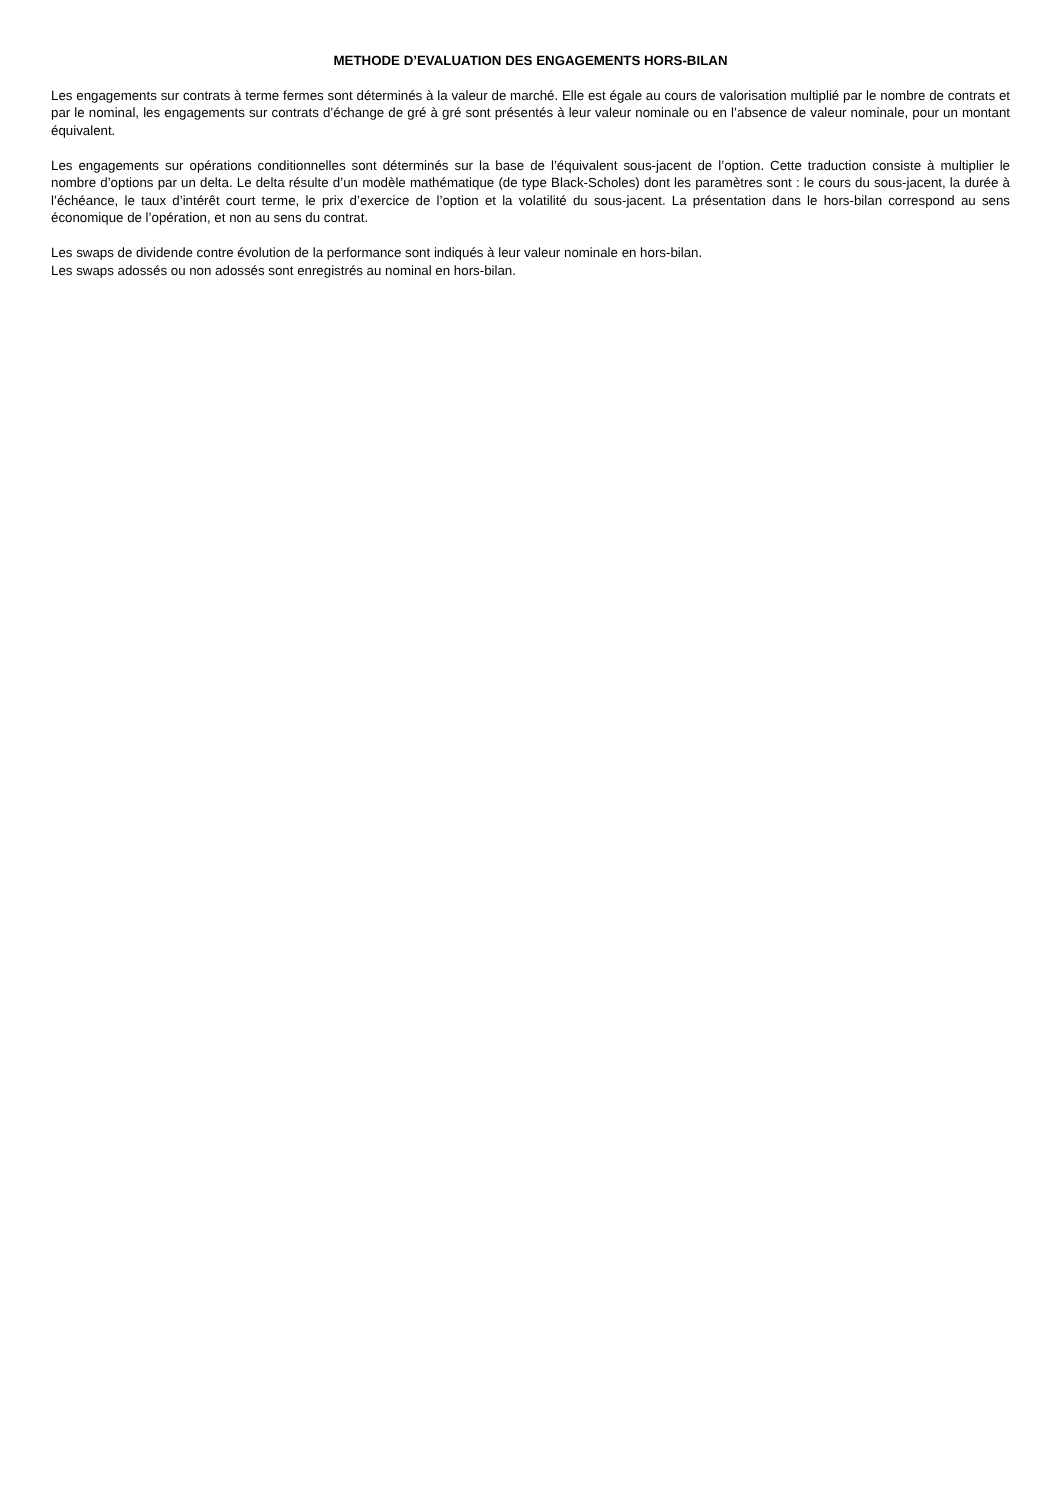METHODE D’EVALUATION DES ENGAGEMENTS HORS-BILAN
Les engagements sur contrats à terme fermes sont déterminés à la valeur de marché. Elle est égale au cours de valorisation multiplié par le nombre de contrats et par le nominal, les engagements sur contrats d’échange de gré à gré sont présentés à leur valeur nominale ou en l’absence de valeur nominale, pour un montant équivalent.
Les engagements sur opérations conditionnelles sont déterminés sur la base de l’équivalent sous-jacent de l’option. Cette traduction consiste à multiplier le nombre d’options par un delta. Le delta résulte d’un modèle mathématique (de type Black-Scholes) dont les paramètres sont : le cours du sous-jacent, la durée à l’échéance, le taux d’intérêt court terme, le prix d’exercice de l’option et la volatilité du sous-jacent. La présentation dans le hors-bilan correspond au sens économique de l’opération, et non au sens du contrat.
Les swaps de dividende contre évolution de la performance sont indiqués à leur valeur nominale en hors-bilan.
Les swaps adossés ou non adossés sont enregistrés au nominal en hors-bilan.